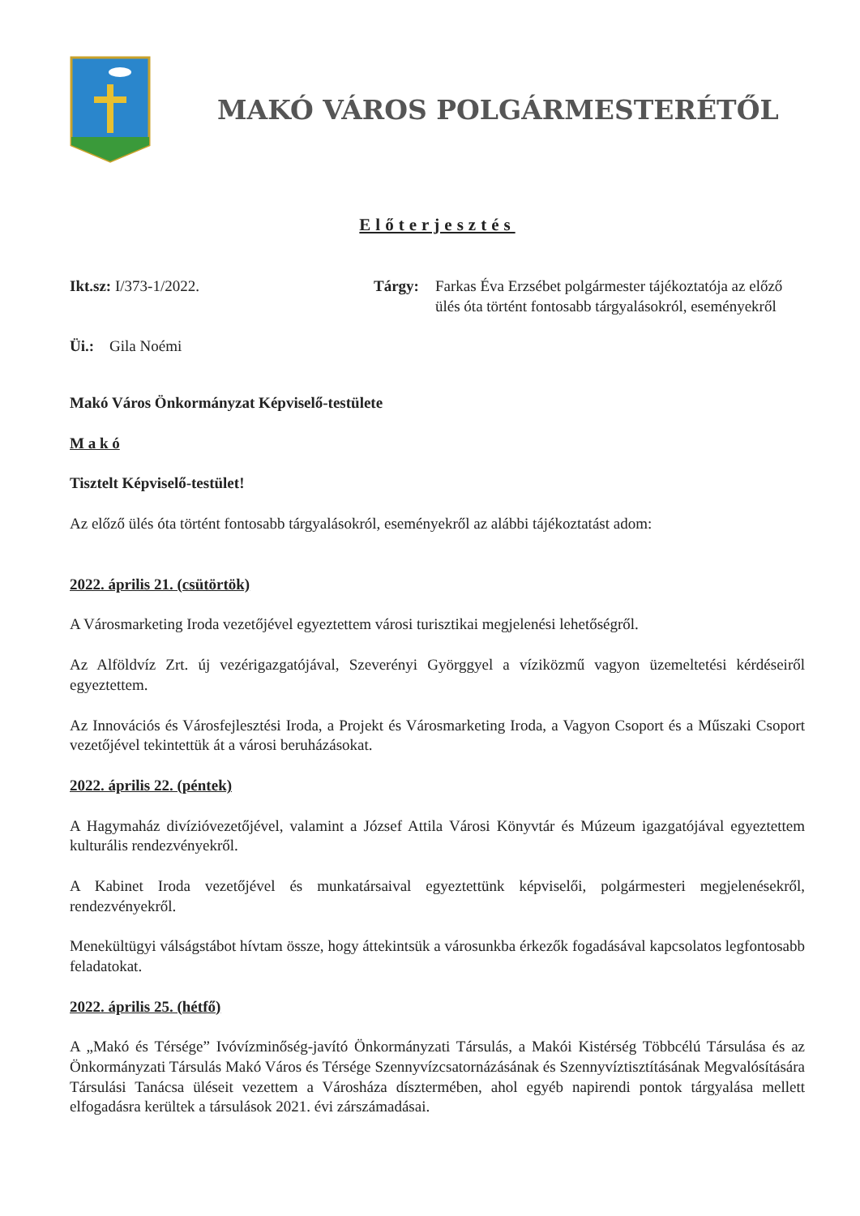MAKÓ VÁROS POLGÁRMESTERÉTŐL
Előterjesztés
Ikt.sz: I/373-1/2022.
Üi.: Gila Noémi
Tárgy: Farkas Éva Erzsébet polgármester tájékoztatója az előző ülés óta történt fontosabb tárgyalásokról, eseményekről
Makó Város Önkormányzat Képviselő-testülete
M a k ó
Tisztelt Képviselő-testület!
Az előző ülés óta történt fontosabb tárgyalásokról, eseményekről az alábbi tájékoztatást adom:
2022. április 21. (csütörtök)
A Városmarketing Iroda vezetőjével egyeztettem városi turisztikai megjelenési lehetőségről.
Az Alföldvíz Zrt. új vezérigazgatójával, Szeverényi Györggyel a víziközmű vagyon üzemeltetési kérdéseiről egyeztettem.
Az Innovációs és Városfejlesztési Iroda, a Projekt és Városmarketing Iroda, a Vagyon Csoport és a Műszaki Csoport vezetőjével tekintettük át a városi beruházásokat.
2022. április 22. (péntek)
A Hagymaház divízióvezetőjével, valamint a József Attila Városi Könyvtár és Múzeum igazgatójával egyeztettem kulturális rendezvényekről.
A Kabinet Iroda vezetőjével és munkatársaival egyeztettünk képviselői, polgármesteri megjelenésekről, rendezvényekről.
Menekültügyi válságstábot hívtam össze, hogy áttekintsük a városunkba érkezők fogadásával kapcsolatos legfontosabb feladatokat.
2022. április 25. (hétfő)
A „Makó és Térsége” Ivóvízminőség-javító Önkormányzati Társulás, a Makói Kistérség Többcélú Társulása és az Önkormányzati Társulás Makó Város és Térsége Szennyvízcsatornázásának és Szennyvíztisztításának Megvalósítására Társulási Tanácsa üléseit vezettem a Városháza dísztermében, ahol egyéb napirendi pontok tárgyalása mellett elfogadásra kerültek a társulások 2021. évi zárszámadásai.